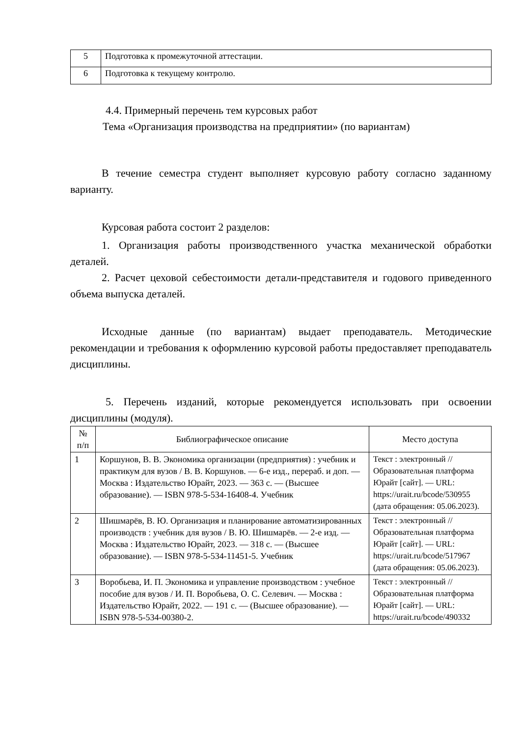| 5 | Подготовка к промежуточной аттестации. |
| 6 | Подготовка к текущему контролю. |
4.4. Примерный перечень тем курсовых работ
Тема «Организация производства на предприятии» (по вариантам)
В течение семестра студент выполняет курсовую работу согласно заданному варианту.
Курсовая работа состоит 2 разделов:
1. Организация работы производственного участка механической обработки деталей.
2. Расчет цеховой себестоимости детали-представителя и годового приведенного объема выпуска деталей.
Исходные данные (по вариантам) выдает преподаватель. Методические рекомендации и требования к оформлению курсовой работы предоставляет преподаватель дисциплины.
5. Перечень изданий, которые рекомендуется использовать при освоении дисциплины (модуля).
| № п/п | Библиографическое описание | Место доступа |
| --- | --- | --- |
| 1 | Коршунов, В. В. Экономика организации (предприятия) : учебник и практикум для вузов / В. В. Коршунов. — 6-е изд., перераб. и доп. — Москва : Издательство Юрайт, 2023. — 363 с. — (Высшее образование). — ISBN 978-5-534-16408-4. Учебник | Текст : электронный // Образовательная платформа Юрайт [сайт]. — URL: https://urait.ru/bcode/530955 (дата обращения: 05.06.2023). |
| 2 | Шишмарёв, В. Ю. Организация и планирование автоматизированных производств : учебник для вузов / В. Ю. Шишмарёв. — 2-е изд. — Москва : Издательство Юрайт, 2023. — 318 с. — (Высшее образование). — ISBN 978-5-534-11451-5. Учебник | Текст : электронный // Образовательная платформа Юрайт [сайт]. — URL: https://urait.ru/bcode/517967 (дата обращения: 05.06.2023). |
| 3 | Воробьева, И. П. Экономика и управление производством : учебное пособие для вузов / И. П. Воробьева, О. С. Селевич. — Москва : Издательство Юрайт, 2022. — 191 с. — (Высшее образование). — ISBN 978-5-534-00380-2. | Текст : электронный // Образовательная платформа Юрайт [сайт]. — URL: https://urait.ru/bcode/490332 |